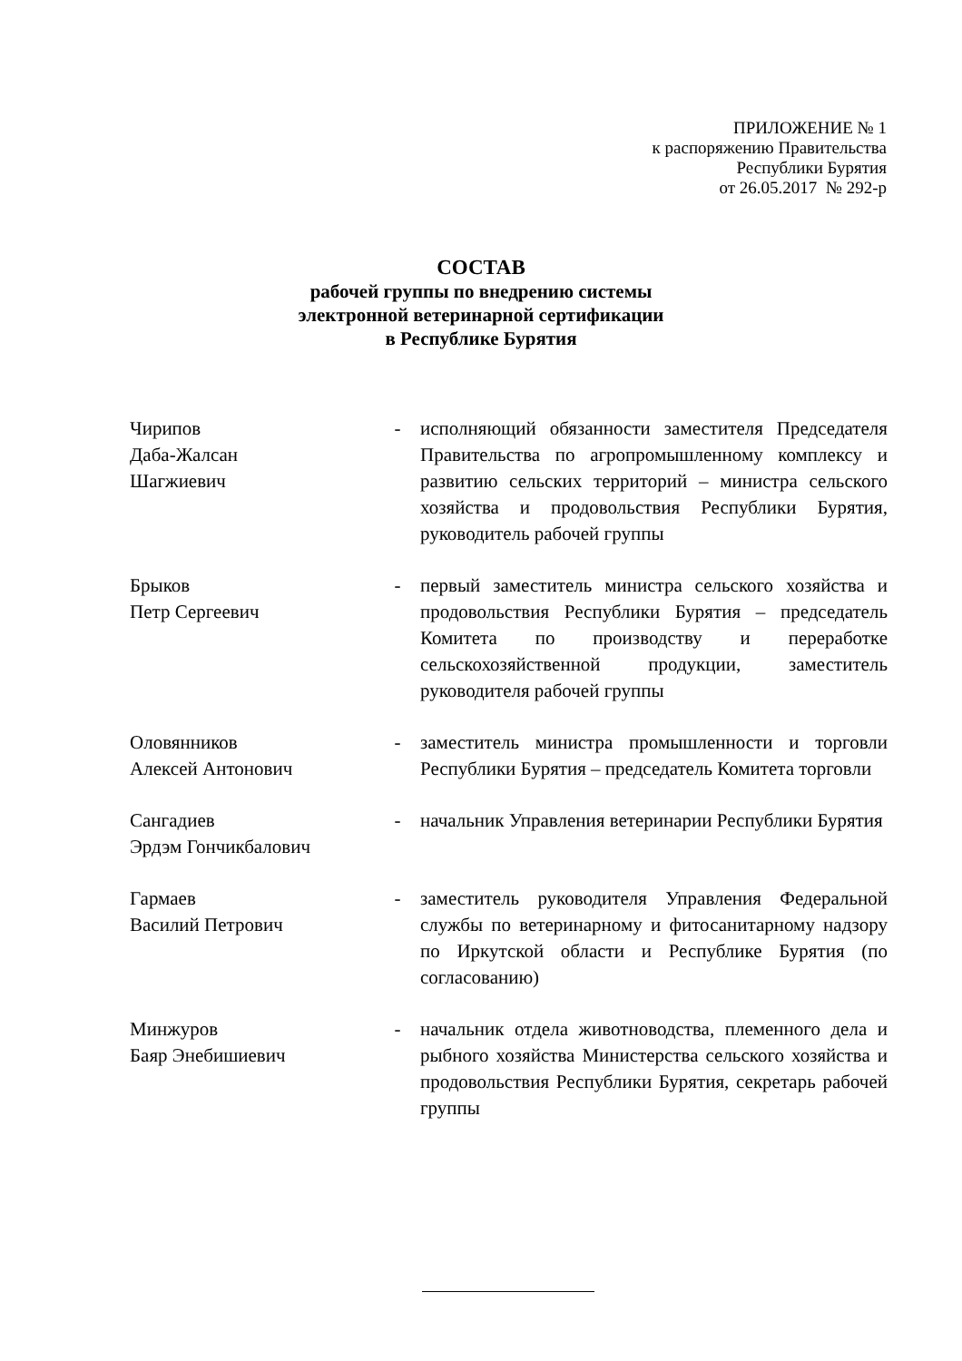ПРИЛОЖЕНИЕ № 1
к распоряжению Правительства
Республики Бурятия
от 26.05.2017 № 292-р
СОСТАВ
рабочей группы по внедрению системы
электронной ветеринарной сертификации
в Республике Бурятия
| Чирипов Даба-Жалсан Шагжиевич | - | исполняющий обязанности заместителя Председателя Правительства по агропромышленному комплексу и развитию сельских территорий – министра сельского хозяйства и продовольствия Республики Бурятия, руководитель рабочей группы |
| Брыков Петр Сергеевич | - | первый заместитель министра сельского хозяйства и продовольствия Республики Бурятия – председатель Комитета по производству и переработке сельскохозяйственной продукции, заместитель руководителя рабочей группы |
| Оловянников Алексей Антонович | - | заместитель министра промышленности и торговли Республики Бурятия – председатель Комитета торговли |
| Сангадиев Эрдэм Гончикбалович | - | начальник Управления ветеринарии Республики Бурятия |
| Гармаев Василий Петрович | - | заместитель руководителя Управления Федеральной службы по ветеринарному и фитосанитарному надзору по Иркутской области и Республике Бурятия (по согласованию) |
| Минжуров Баяр Энебишиевич | - | начальник отдела животноводства, племенного дела и рыбного хозяйства Министерства сельского хозяйства и продовольствия Республики Бурятия, секретарь рабочей группы |